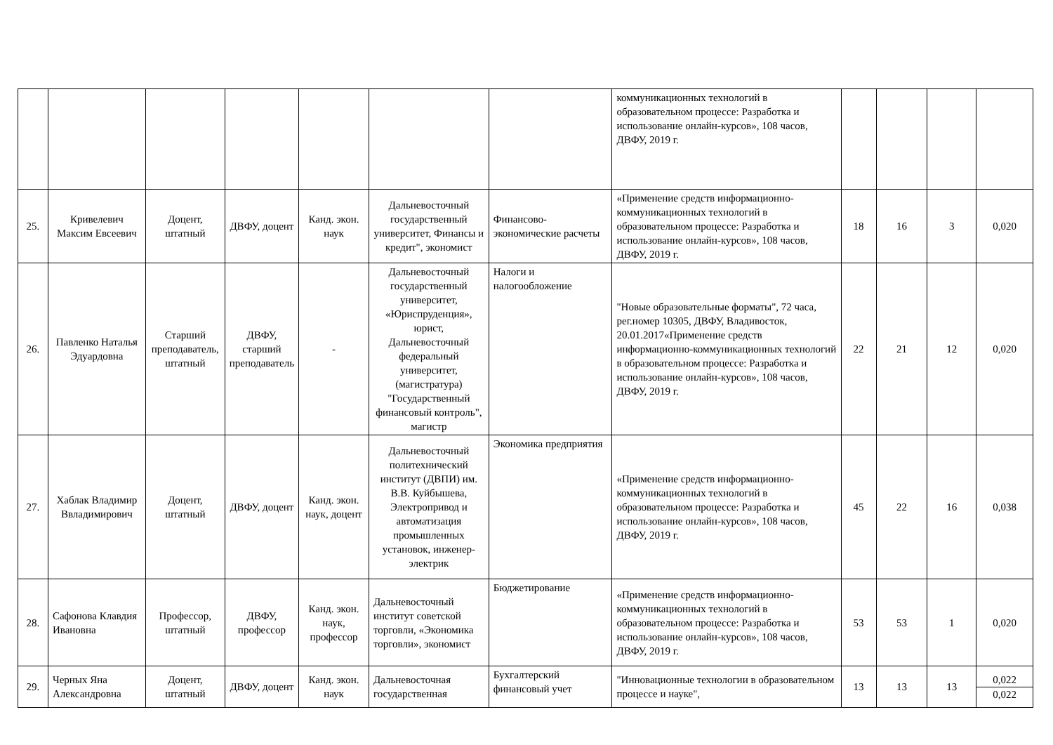| | | | | | | | коммуникационных технологий в образовательном процессе: Разработка и использование онлайн-курсов», 108 часов, ДВФУ, 2019 г. | | | | |
| 25. | Кривелевич Максим Евсеевич | Доцент, штатный | ДВФУ, доцент | Канд. экон. наук | Дальневосточный государственный университет, Финансы и кредит", экономист | Финансово-экономические расчеты | «Применение средств информационно-коммуникационных технологий в образовательном процессе: Разработка и использование онлайн-курсов», 108 часов, ДВФУ, 2019 г. | 18 | 16 | 3 | 0,020 |
| 26. | Павленко Наталья Эдуардовна | Старший преподаватель, штатный | ДВФУ, старший преподаватель | - | Дальневосточный государственный университет, «Юриспруденция», юрист, Дальневосточный федеральный университет, (магистратура) "Государственный финансовый контроль", магистр | Налоги и налогообложение | "Новые образовательные форматы", 72 часа, рег.номер 10305, ДВФУ, Владивосток, 20.01.2017«Применение средств информационно-коммуникационных технологий в образовательном процессе: Разработка и использование онлайн-курсов», 108 часов, ДВФУ, 2019 г. | 22 | 21 | 12 | 0,020 |
| 27. | Хаблак Владимир Ввладимирович | Доцент, штатный | ДВФУ, доцент | Канд. экон. наук, доцент | Дальневосточный политехнический институт (ДВПИ) им. В.В. Куйбышева, Электропривод и автоматизация промышленных установок, инженер-электрик | Экономика предприятия | «Применение средств информационно-коммуникационных технологий в образовательном процессе: Разработка и использование онлайн-курсов», 108 часов, ДВФУ, 2019 г. | 45 | 22 | 16 | 0,038 |
| 28. | Сафонова Клавдия Ивановна | Профессор, штатный | ДВФУ, профессор | Канд. экон. наук, профессор | Дальневосточный институт советской торговли, «Экономика торговли», экономист | Бюджетирование | «Применение средств информационно-коммуникационных технологий в образовательном процессе: Разработка и использование онлайн-курсов», 108 часов, ДВФУ, 2019 г. | 53 | 53 | 1 | 0,020 |
| 29. | Черных Яна Александровна | Доцент, штатный | ДВФУ, доцент | Канд. экон. наук | Дальневосточная государственная | Бухгалтерский финансовый учет | "Инновационные технологии в образовательном процессе и науке", | 13 | 13 | 13 | 0,022 0,022 |